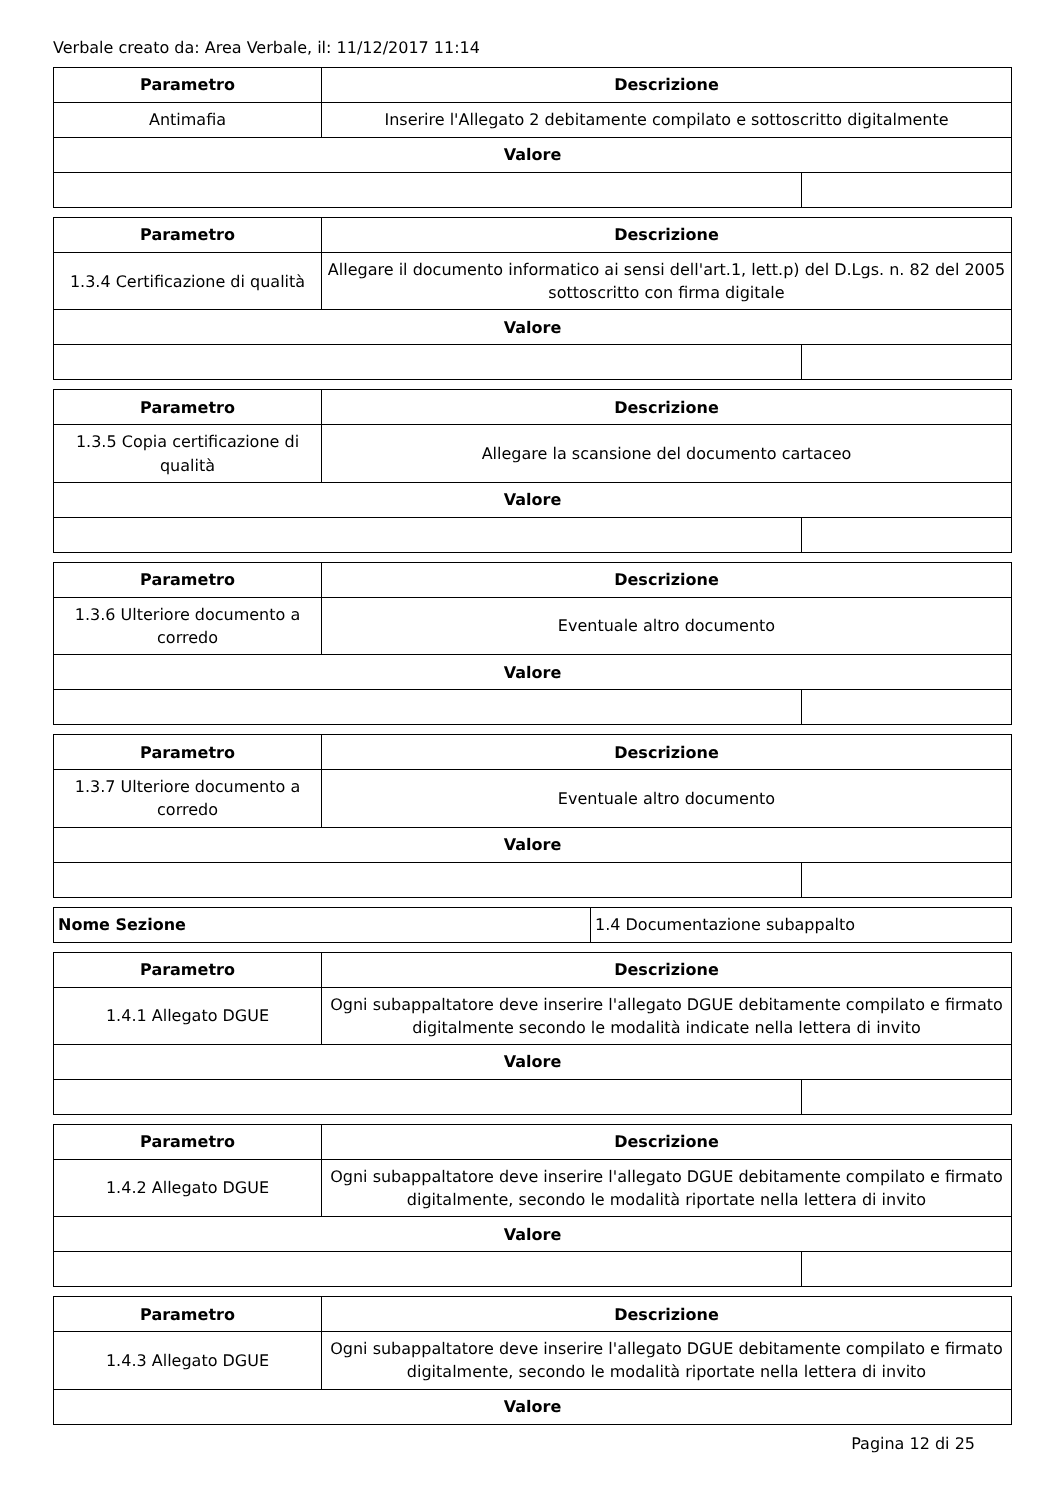Verbale creato da: Area Verbale, il: 11/12/2017 11:14
| Parametro | Descrizione | |
| --- | --- | --- |
| Antimafia | Inserire l'Allegato 2 debitamente compilato e sottoscritto digitalmente | |
| Valore | | |
| Parametro | Descrizione | |
| --- | --- | --- |
| 1.3.4 Certificazione di qualità | Allegare il documento informatico ai sensi dell'art.1, lett.p) del D.Lgs. n. 82 del 2005 sottoscritto con firma digitale | |
| Valore | | |
| Parametro | Descrizione | |
| --- | --- | --- |
| 1.3.5 Copia certificazione di qualità | Allegare la scansione del documento cartaceo | |
| Valore | | |
| Parametro | Descrizione | |
| --- | --- | --- |
| 1.3.6 Ulteriore documento a corredo | Eventuale altro documento | |
| Valore | | |
| Parametro | Descrizione | |
| --- | --- | --- |
| 1.3.7 Ulteriore documento a corredo | Eventuale altro documento | |
| Valore | | |
| Nome Sezione | 1.4 Documentazione subappalto |
| Parametro | Descrizione | |
| --- | --- | --- |
| 1.4.1 Allegato DGUE | Ogni subappaltatore deve inserire l'allegato DGUE debitamente compilato e firmato digitalmente secondo le modalità indicate nella lettera di invito | |
| Valore | | |
| Parametro | Descrizione | |
| --- | --- | --- |
| 1.4.2 Allegato DGUE | Ogni subappaltatore deve inserire l'allegato DGUE debitamente compilato e firmato digitalmente, secondo le modalità riportate nella lettera di invito | |
| Valore | | |
| Parametro | Descrizione |
| --- | --- |
| 1.4.3 Allegato DGUE | Ogni subappaltatore deve inserire l'allegato DGUE debitamente compilato e firmato digitalmente, secondo le modalità riportate nella lettera di invito |
| Valore | |
Pagina 12 di 25